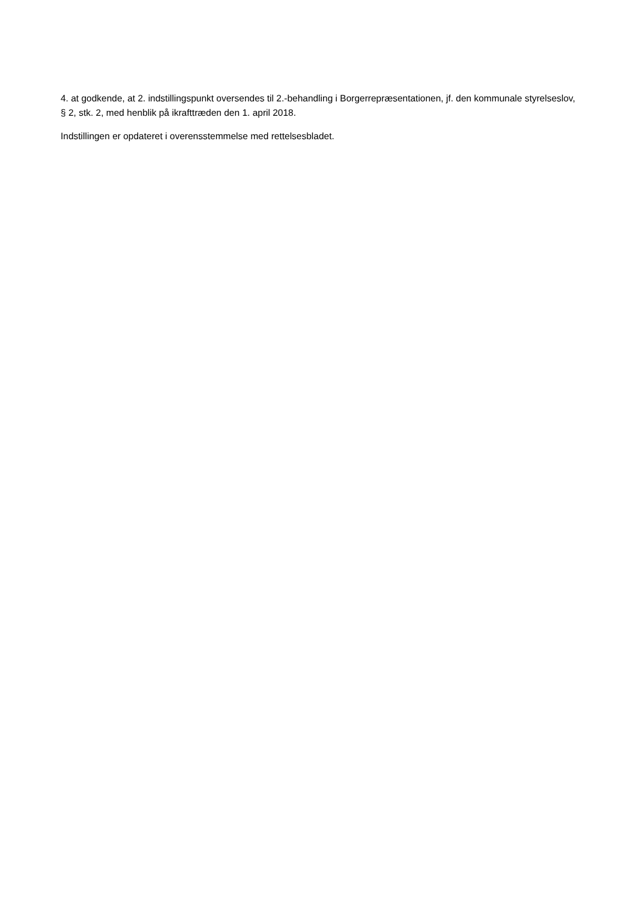4. at godkende, at 2. indstillingspunkt oversendes til 2.-behandling i Borgerrepræsentationen, jf. den kommunale styrelseslov, § 2, stk. 2, med henblik på ikrafttræden den 1. april 2018.
Indstillingen er opdateret i overensstemmelse med rettelsesbladet.